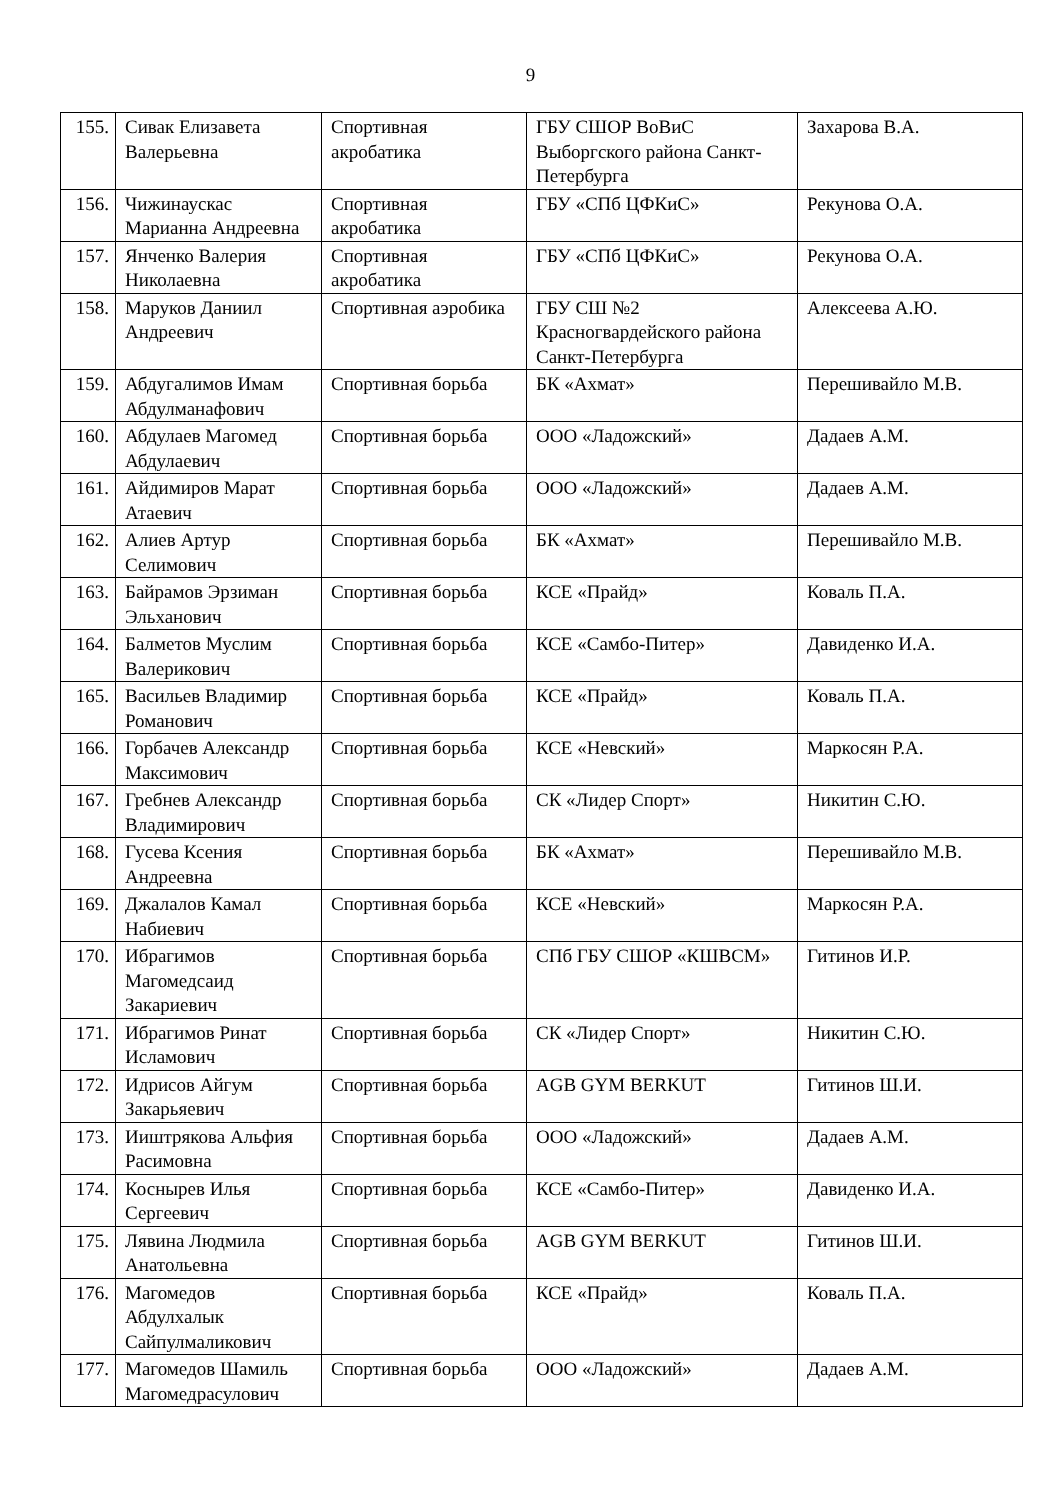9
| 155. | Сивак Елизавета Валерьевна | Спортивная акробатика | ГБУ СШОР ВоВиС Выборгского района Санкт-Петербурга | Захарова В.А. |
| 156. | Чижинаускас Марианна Андреевна | Спортивная акробатика | ГБУ «СПб ЦФКиС» | Рекунова О.А. |
| 157. | Янченко Валерия Николаевна | Спортивная акробатика | ГБУ «СПб ЦФКиС» | Рекунова О.А. |
| 158. | Маруков Даниил Андреевич | Спортивная аэробика | ГБУ СШ №2 Красногвардейского района Санкт-Петербурга | Алексеева А.Ю. |
| 159. | Абдугалимов Имам Абдулманафович | Спортивная борьба | БК «Ахмат» | Перешивайло М.В. |
| 160. | Абдулаев Магомед Абдулаевич | Спортивная борьба | ООО «Ладожский» | Дадаев А.М. |
| 161. | Айдимиров Марат Атаевич | Спортивная борьба | ООО «Ладожский» | Дадаев А.М. |
| 162. | Алиев Артур Селимович | Спортивная борьба | БК «Ахмат» | Перешивайло М.В. |
| 163. | Байрамов Эрзиман Эльханович | Спортивная борьба | КСЕ «Прайд» | Коваль П.А. |
| 164. | Балметов Муслим Валерикович | Спортивная борьба | КСЕ «Самбо-Питер» | Давиденко И.А. |
| 165. | Васильев Владимир Романович | Спортивная борьба | КСЕ «Прайд» | Коваль П.А. |
| 166. | Горбачев Александр Максимович | Спортивная борьба | КСЕ «Невский» | Маркосян Р.А. |
| 167. | Гребнев Александр Владимирович | Спортивная борьба | СК «Лидер Спорт» | Никитин С.Ю. |
| 168. | Гусева Ксения Андреевна | Спортивная борьба | БК «Ахмат» | Перешивайло М.В. |
| 169. | Джалалов Камал Набиевич | Спортивная борьба | КСЕ «Невский» | Маркосян Р.А. |
| 170. | Ибрагимов Магомедсаид Закариевич | Спортивная борьба | СПб ГБУ СШОР «КШВСМ» | Гитинов И.Р. |
| 171. | Ибрагимов Ринат Исламович | Спортивная борьба | СК «Лидер Спорт» | Никитин С.Ю. |
| 172. | Идрисов Айгум Закарьяевич | Спортивная борьба | AGB GYM BERKUT | Гитинов Ш.И. |
| 173. | Ииштрякова Альфия Расимовна | Спортивная борьба | ООО «Ладожский» | Дадаев А.М. |
| 174. | Коснырев Илья Сергеевич | Спортивная борьба | КСЕ «Самбо-Питер» | Давиденко И.А. |
| 175. | Лявина Людмила Анатольевна | Спортивная борьба | AGB GYM BERKUT | Гитинов Ш.И. |
| 176. | Магомедов Абдулхалык Сайпулмаликович | Спортивная борьба | КСЕ «Прайд» | Коваль П.А. |
| 177. | Магомедов Шамиль Магомедрасулович | Спортивная борьба | ООО «Ладожский» | Дадаев А.М. |